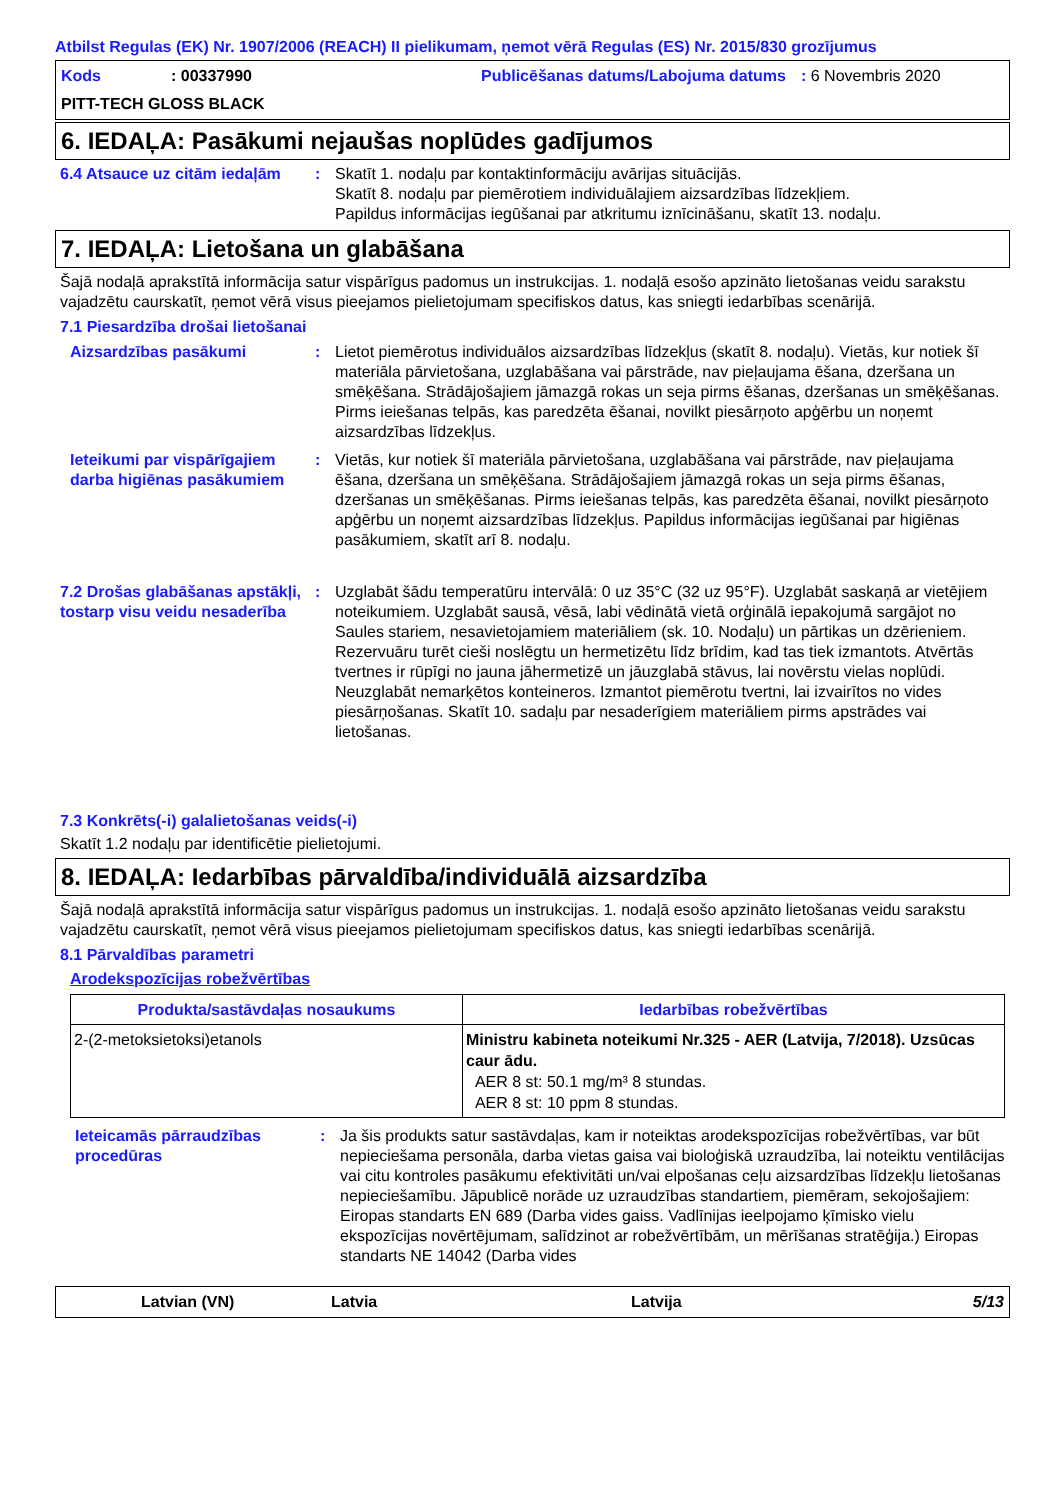Atbilst Regulas (EK) Nr. 1907/2006 (REACH) II pielikumam, ņemot vērā Regulas (ES) Nr. 2015/830 grozījumus
Kods
: 00337990
Publicēšanas datums/Labojuma datums
: 6 Novembris 2020
PITT-TECH GLOSS BLACK
6. IEDAĻA: Pasākumi nejaušas noplūdes gadījumos
6.4 Atsauce uz citām iedaļām
:
Skatīt 1. nodaļu par kontaktinformāciju avārijas situācijās.
Skatīt 8. nodaļu par piemērotiem individuālajiem aizsardzības līdzekļiem.
Papildus informācijas iegūšanai par atkritumu iznīcināšanu, skatīt 13. nodaļu.
7. IEDAĻA: Lietošana un glabāšana
Šajā nodaļā aprakstītā informācija satur vispārīgus padomus un instrukcijas. 1. nodaļā esošo apzināto lietošanas veidu sarakstu vajadzētu caurskatīt, ņemot vērā visus pieejamos pielietojumam specifiskos datus, kas sniegti iedarbības scenārijā.
7.1 Piesardzība drošai lietošanai
Aizsardzības pasākumi
:
Lietot piemērotus individuālos aizsardzības līdzekļus (skatīt 8. nodaļu). Vietās, kur notiek šī materiāla pārvietošana, uzglabāšana vai pārstrāde, nav pieļaujama ēšana, dzeršana un smēķēšana. Strādājošajiem jāmazgā rokas un seja pirms ēšanas, dzeršanas un smēķēšanas. Pirms ieiešanas telpās, kas paredzēta ēšanai, novilkt piesārņoto apģērbu un noņemt aizsardzības līdzekļus.
Ieteikumi par vispārīgajiem darba higiēnas pasākumiem
:
Vietās, kur notiek šī materiāla pārvietošana, uzglabāšana vai pārstrāde, nav pieļaujama ēšana, dzeršana un smēķēšana. Strādājošajiem jāmazgā rokas un seja pirms ēšanas, dzeršanas un smēķēšanas. Pirms ieiešanas telpās, kas paredzēta ēšanai, novilkt piesārņoto apģērbu un noņemt aizsardzības līdzekļus. Papildus informācijas iegūšanai par higiēnas pasākumiem, skatīt arī 8. nodaļu.
7.2 Drošas glabāšanas apstākļi, tostarp visu veidu nesaderība
:
Uzglabāt šādu temperatūru intervālā: 0 uz 35°C (32 uz 95°F). Uzglabāt saskaņā ar vietējiem noteikumiem. Uzglabāt sausā, vēsā, labi vēdinātā vietā orģinālā iepakojumā sargājot no Saules stariem, nesavietojamiem materiāliem (sk. 10. Nodaļu) un pārtikas un dzērieniem. Rezervuāru turēt cieši noslēgtu un hermetizētu līdz brīdim, kad tas tiek izmantots. Atvērtās tvertnes ir rūpīgi no jauna jāhermetizē un jāuzglabā stāvus, lai novērstu vielas noplūdi. Neuzglabāt nemarķētos konteineros. Izmantot piemērotu tvertni, lai izvairītos no vides piesārņošanas. Skatīt 10. sadaļu par nesaderīgiem materiāliem pirms apstrādes vai lietošanas.
7.3 Konkrēts(-i) galalietošanas veids(-i)
Skatīt 1.2 nodaļu par identificētie pielietojumi.
8. IEDAĻA: Iedarbības pārvaldība/individuālā aizsardzība
Šajā nodaļā aprakstītā informācija satur vispārīgus padomus un instrukcijas. 1. nodaļā esošo apzināto lietošanas veidu sarakstu vajadzētu caurskatīt, ņemot vērā visus pieejamos pielietojumam specifiskos datus, kas sniegti iedarbības scenārijā.
8.1 Pārvaldības parametri
Arodekspozīcijas robežvērtības
| Produkta/sastāvdaļas nosaukums | Iedarbības robežvērtības |
| --- | --- |
| 2-(2-metoksietoksi)etanols | Ministru kabineta noteikumi Nr.325 - AER (Latvija, 7/2018). Uzsūcas caur ādu. AER 8 st: 50.1 mg/m³ 8 stundas. AER 8 st: 10 ppm 8 stundas. |
Ieteicamās pārraudzības procedūras
:
Ja šis produkts satur sastāvdaļas, kam ir noteiktas arodekspozīcijas robežvērtības, var būt nepieciešama personāla, darba vietas gaisa vai bioloģiskā uzraudzība, lai noteiktu ventilācijas vai citu kontroles pasākumu efektivitāti un/vai elpošanas ceļu aizsardzības līdzekļu lietošanas nepieciešamību. Jāpublicē norāde uz uzraudzības standartiem, piemēram, sekojošajiem: Eiropas standarts EN 689 (Darba vides gaiss. Vadlīnijas ieelpojamo ķīmisko vielu ekspozīcijas novērtējumam, salīdzinot ar robežvērtībām, un mērīšanas stratēģija.) Eiropas standarts NE 14042 (Darba vides
Latvian (VN)
Latvia
Latvija
5/13